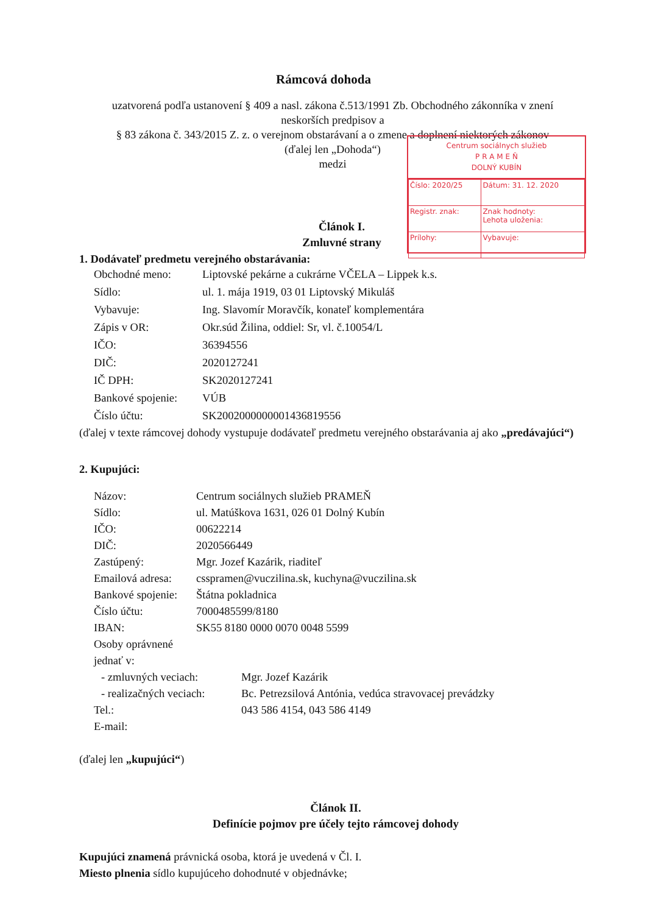Rámcová dohoda
uzatvorená podľa ustanovení § 409 a nasl. zákona č.513/1991 Zb. Obchodného zákonníka v znení neskorších predpisov a
§ 83 zákona č. 343/2015 Z. z. o verejnom obstarávaní a o zmene a doplnení niektorých zákonov
(ďalej len „Dohoda“)
medzi
Centrum sociálnych služieb
P R A M E Ň
DOLNÝ KUBÍN
| Číslo: 2020/25 | Dátum: 31. 12. 2020 |
| Registr. znak: | Znak hodnoty: Lehota uloženia: |
| Prílohy: | Vybavuje: |
Článok I.
Zmluvné strany
1. Dodávateľ predmetu verejného obstarávania:
Obchodné meno: Liptovské pekárne a cukrárne VČELA – Lippek k.s.
Sídlo: ul. 1. mája 1919, 03 01 Liptovský Mikuláš
Vybavuje: Ing. Slavomír Moravčík, konateľ komplementára
Zápis v OR: Okr.súd Žilina, oddiel: Sr, vl. č.10054/L
IČO: 36394556
DIČ: 2020127241
IČ DPH: SK2020127241
Bankové spojenie: VÚB
Číslo účtu: SK2002000000001436819556
(ďalej v texte rámcovej dohody vystupuje dodávateľ predmetu verejného obstarávania aj ako „predávajúci“)
2. Kupujúci:
Názov: Centrum sociálnych služieb PRAMEŇ
Sídlo: ul. Matúškova 1631, 026 01 Dolný Kubín
IČO: 00622214
DIČ: 2020566449
Zastúpený: Mgr. Jozef Kazárik, riaditeľ
Emailová adresa: csspramen@vuczilina.sk, kuchyna@vuczilina.sk
Bankové spojenie: Štátna pokladnica
Číslo účtu: 7000485599/8180
IBAN: SK55 8180 0000 0070 0048 5599
Osoby oprávnené jednať v:
- zmluvných veciach: Mgr. Jozef Kazárik
- realizačných veciach: Bc. Petrezsilová Antónia, vedúca stravovacej prevádzky
Tel.: 043 586 4154, 043 586 4149
E-mail:
(ďalej len „kupujúci“)
Článok II.
Definície pojmov pre účely tejto rámcovej dohody
Kupujúci znamená právnická osoba, ktorá je uvedená v Čl. I.
Miesto plnenia sídlo kupujúceho dohodnuté v objednávke;